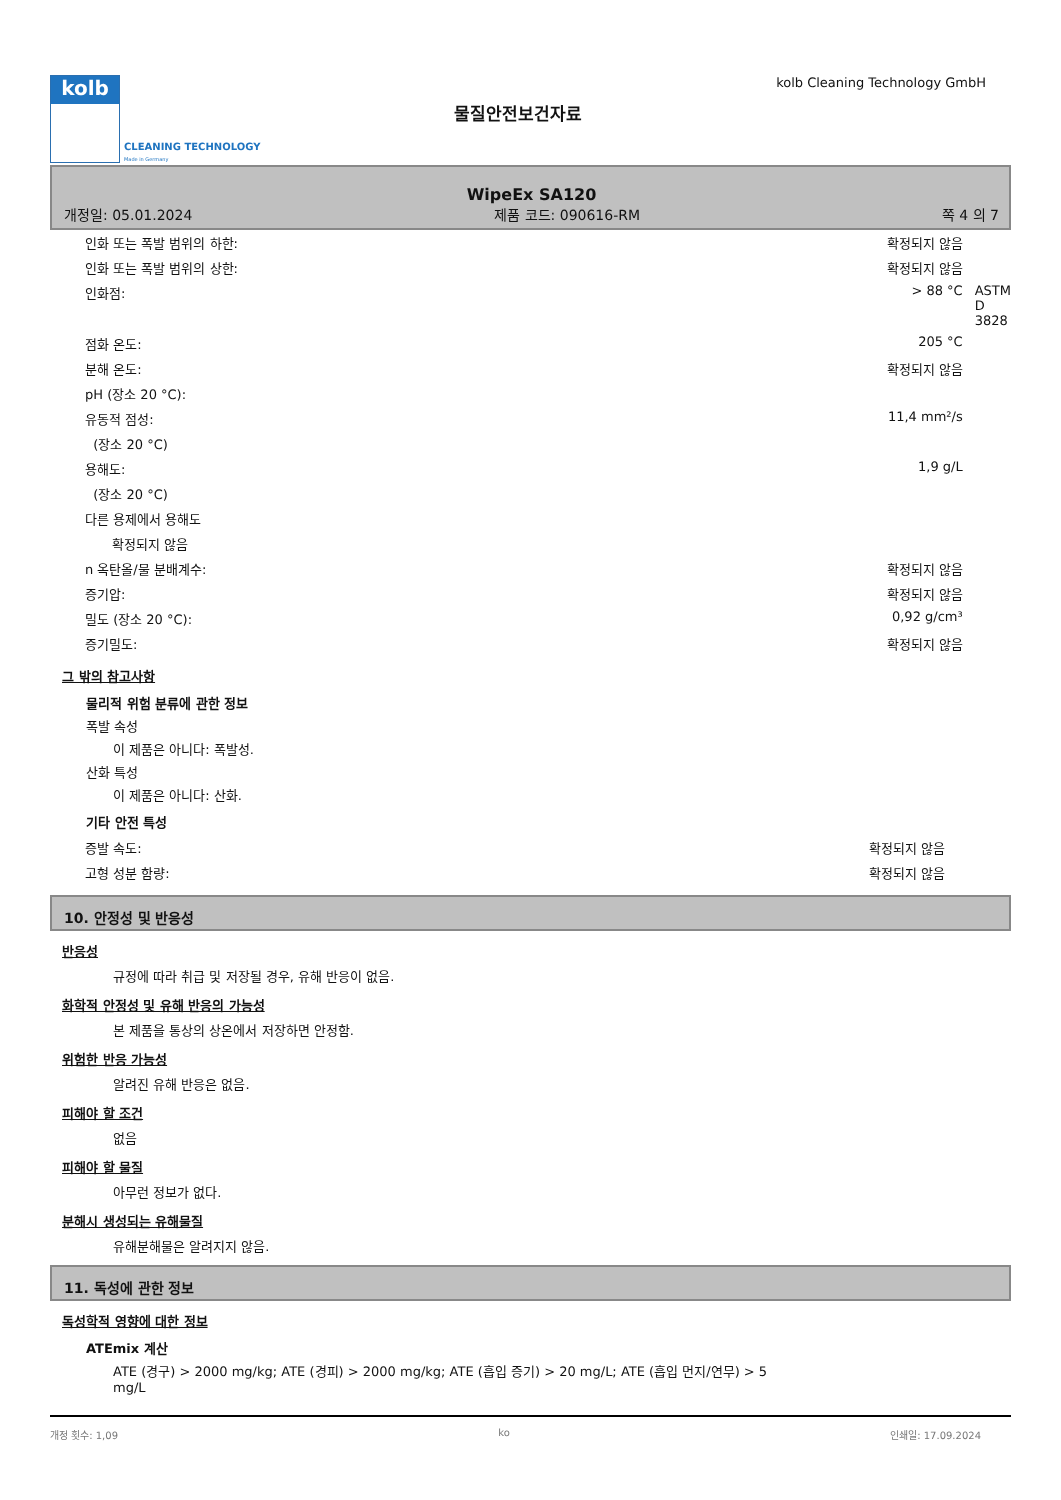kolb
CLEANING TECHNOLOGY
Made in Germany
물질안전보건자료
kolb Cleaning Technology GmbH
WipeEx SA120
개정일: 05.01.2024 제품 코드: 090616-RM 쪽 4 의 7
| 인화 또는 폭발 범위의 하한: | 확정되지 않음 | |
| 인화 또는 폭발 범위의 상한: | 확정되지 않음 | |
| 인화점: | > 88 °C | ASTM D 3828 |
| 점화 온도: | 205 °C | |
| 분해 온도: | 확정되지 않음 | |
| pH (장소 20 °C): | | |
| 유동적 점성: | 11,4 mm²/s | |
| (장소 20 °C) | | |
| 용해도: | 1,9 g/L | |
| (장소 20 °C) | | |
| 다른 용제에서 용해도 | | |
| 확정되지 않음 | | |
| n 옥탄올/물 분배계수: | 확정되지 않음 | |
| 증기압: | 확정되지 않음 | |
| 밀도 (장소 20 °C): | 0,92 g/cm³ | |
| 증기밀도: | 확정되지 않음 | |
그 밖의 참고사항
물리적 위험 분류에 관한 정보
폭발 속성
이 제품은 아니다: 폭발성.
산화 특성
이 제품은 아니다: 산화.
기타 안전 특성
| 증발 속도: | 확정되지 않음 |
| 고형 성분 함량: | 확정되지 않음 |
10. 안정성 및 반응성
반응성
규정에 따라 취급 및 저장될 경우, 유해 반응이 없음.
화학적 안정성 및 유해 반응의 가능성
본 제품을 통상의 상온에서 저장하면 안정함.
위험한 반응 가능성
알려진 유해 반응은 없음.
피해야 할 조건
없음
피해야 할 물질
아무런 정보가 없다.
분해시 생성되는 유해물질
유해분해물은 알려지지 않음.
11. 독성에 관한 정보
독성학적 영향에 대한 정보
ATEmix 계산
ATE (경구) > 2000 mg/kg; ATE (경피) > 2000 mg/kg; ATE (흡입 증기) > 20 mg/L; ATE (흡입 먼지/연무) > 5 mg/L
개정 횟수: 1,09 ko 인쇄일: 17.09.2024